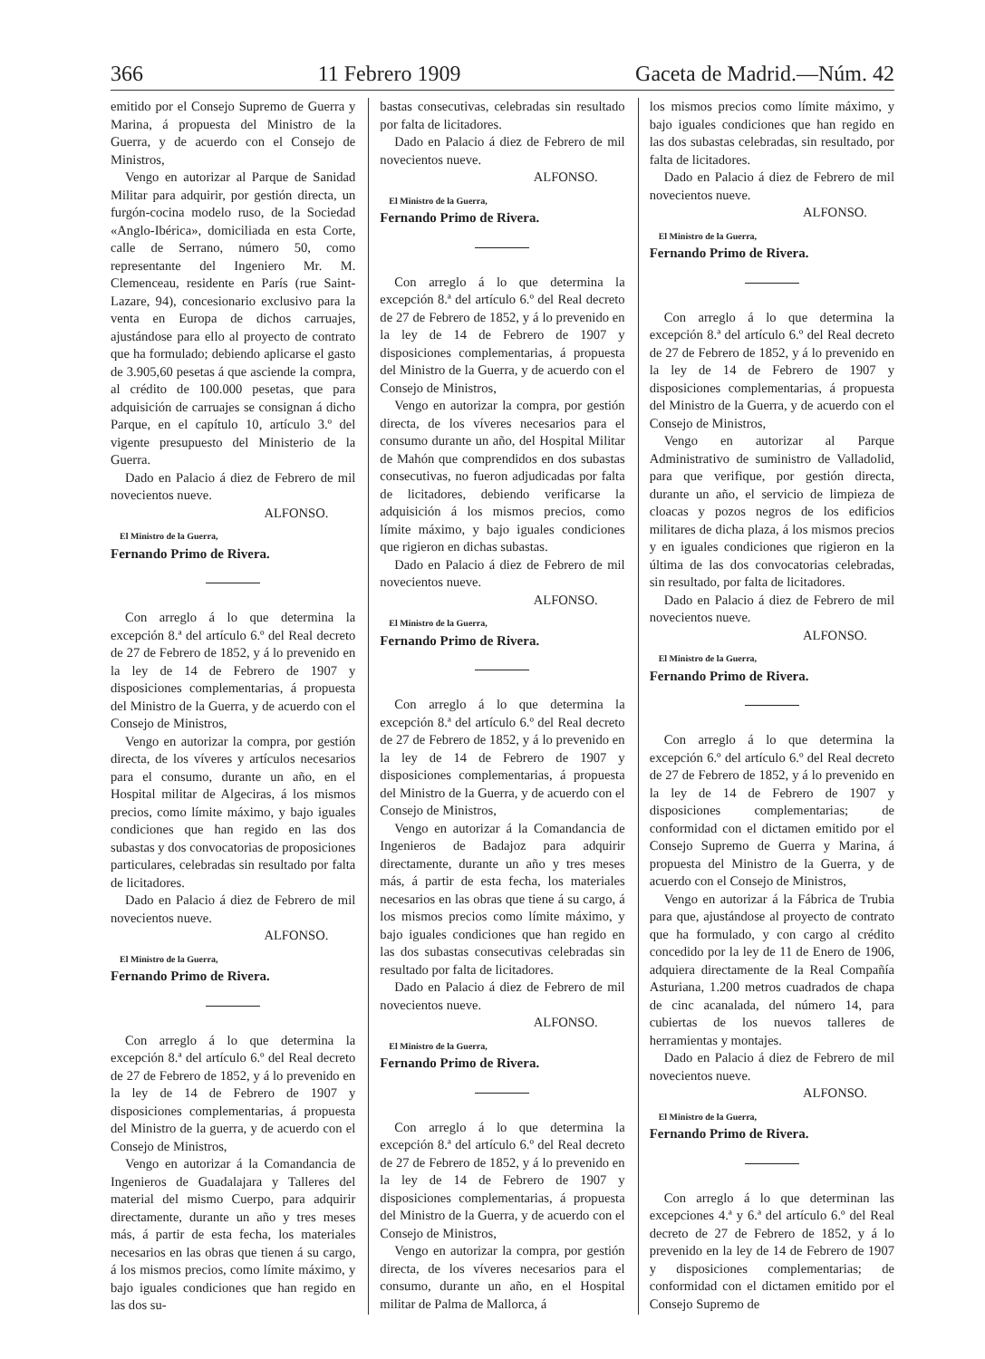366 11 Febrero 1909 Gaceta de Madrid.—Núm. 42
emitido por el Consejo Supremo de Guerra y Marina, á propuesta del Ministro de la Guerra, y de acuerdo con el Consejo de Ministros,
Vengo en autorizar al Parque de Sanidad Militar para adquirir, por gestión directa, un furgón-cocina modelo ruso, de la Sociedad «Anglo-Ibérica», domiciliada en esta Corte, calle de Serrano, número 50, como representante del Ingeniero Mr. M. Clemenceau, residente en París (rue Saint-Lazare, 94), concesionario exclusivo para la venta en Europa de dichos carruajes, ajustándose para ello al proyecto de contrato que ha formulado; debiendo aplicarse el gasto de 3.905,60 pesetas á que asciende la compra, al crédito de 100.000 pesetas, que para adquisición de carruajes se consignan á dicho Parque, en el capítulo 10, artículo 3.º del vigente presupuesto del Ministerio de la Guerra.
Dado en Palacio á diez de Febrero de mil novecientos nueve.
ALFONSO.
El Ministro de la Guerra,
Fernando Primo de Rivera.
Con arreglo á lo que determina la excepción 8.ª del artículo 6.º del Real decreto de 27 de Febrero de 1852, y á lo prevenido en la ley de 14 de Febrero de 1907 y disposiciones complementarias, á propuesta del Ministro de la Guerra, y de acuerdo con el Consejo de Ministros,
Vengo en autorizar la compra, por gestión directa, de los víveres y artículos necesarios para el consumo, durante un año, en el Hospital militar de Algeciras, á los mismos precios, como límite máximo, y bajo iguales condiciones que han regido en las dos subastas y dos convocatorias de proposiciones particulares, celebradas sin resultado por falta de licitadores.
Dado en Palacio á diez de Febrero de mil novecientos nueve.
ALFONSO.
El Ministro de la Guerra,
Fernando Primo de Rivera.
Con arreglo á lo que determina la excepción 8.ª del artículo 6.º del Real decreto de 27 de Febrero de 1852, y á lo prevenido en la ley de 14 de Febrero de 1907 y disposiciones complementarias, á propuesta del Ministro de la guerra, y de acuerdo con el Consejo de Ministros,
Vengo en autorizar á la Comandancia de Ingenieros de Guadalajara y Talleres del material del mismo Cuerpo, para adquirir directamente, durante un año y tres meses más, á partir de esta fecha, los materiales necesarios en las obras que tienen á su cargo, á los mismos precios, como límite máximo, y bajo iguales condiciones que han regido en las dos su-
bastas consecutivas, celebradas sin resultado por falta de licitadores.
Dado en Palacio á diez de Febrero de mil novecientos nueve.
ALFONSO.
El Ministro de la Guerra,
Fernando Primo de Rivera.
Con arreglo á lo que determina la excepción 8.ª del artículo 6.º del Real decreto de 27 de Febrero de 1852, y á lo prevenido en la ley de 14 de Febrero de 1907 y disposiciones complementarias, á propuesta del Ministro de la Guerra, y de acuerdo con el Consejo de Ministros,
Vengo en autorizar la compra, por gestión directa, de los víveres necesarios para el consumo durante un año, del Hospital Militar de Mahón que comprendidos en dos subastas consecutivas, no fueron adjudicadas por falta de licitadores, debiendo verificarse la adquisición á los mismos precios, como límite máximo, y bajo iguales condiciones que rigieron en dichas subastas.
Dado en Palacio á diez de Febrero de mil novecientos nueve.
ALFONSO.
El Ministro de la Guerra,
Fernando Primo de Rivera.
Con arreglo á lo que determina la excepción 8.ª del artículo 6.º del Real decreto de 27 de Febrero de 1852, y á lo prevenido en la ley de 14 de Febrero de 1907 y disposiciones complementarias, á propuesta del Ministro de la Guerra, y de acuerdo con el Consejo de Ministros,
Vengo en autorizar á la Comandancia de Ingenieros de Badajoz para adquirir directamente, durante un año y tres meses más, á partir de esta fecha, los materiales necesarios en las obras que tiene á su cargo, á los mismos precios como límite máximo, y bajo iguales condiciones que han regido en las dos subastas consecutivas celebradas sin resultado por falta de licitadores.
Dado en Palacio á diez de Febrero de mil novecientos nueve.
ALFONSO.
El Ministro de la Guerra,
Fernando Primo de Rivera.
Con arreglo á lo que determina la excepción 8.ª del artículo 6.º del Real decreto de 27 de Febrero de 1852, y á lo prevenido en la ley de 14 de Febrero de 1907 y disposiciones complementarias, á propuesta del Ministro de la Guerra, y de acuerdo con el Consejo de Ministros,
Vengo en autorizar la compra, por gestión directa, de los víveres necesarios para el consumo, durante un año, en el Hospital militar de Palma de Mallorca, á
los mismos precios como límite máximo, y bajo iguales condiciones que han regido en las dos subastas celebradas, sin resultado, por falta de licitadores.
Dado en Palacio á diez de Febrero de mil novecientos nueve.
ALFONSO.
El Ministro de la Guerra,
Fernando Primo de Rivera.
Con arreglo á lo que determina la excepción 8.ª del artículo 6.º del Real decreto de 27 de Febrero de 1852, y á lo prevenido en la ley de 14 de Febrero de 1907 y disposiciones complementarias, á propuesta del Ministro de la Guerra, y de acuerdo con el Consejo de Ministros,
Vengo en autorizar al Parque Administrativo de suministro de Valladolid, para que verifique, por gestión directa, durante un año, el servicio de limpieza de cloacas y pozos negros de los edificios militares de dicha plaza, á los mismos precios y en iguales condiciones que rigieron en la última de las dos convocatorias celebradas, sin resultado, por falta de licitadores.
Dado en Palacio á diez de Febrero de mil novecientos nueve.
ALFONSO.
El Ministro de la Guerra,
Fernando Primo de Rivera.
Con arreglo á lo que determina la excepción 6.º del artículo 6.º del Real decreto de 27 de Febrero de 1852, y á lo prevenido en la ley de 14 de Febrero de 1907 y disposiciones complementarias; de conformidad con el dictamen emitido por el Consejo Supremo de Guerra y Marina, á propuesta del Ministro de la Guerra, y de acuerdo con el Consejo de Ministros,
Vengo en autorizar á la Fábrica de Trubia para que, ajustándose al proyecto de contrato que ha formulado, y con cargo al crédito concedido por la ley de 11 de Enero de 1906, adquiera directamente de la Real Compañía Asturiana, 1.200 metros cuadrados de chapa de cinc acanalada, del número 14, para cubiertas de los nuevos talleres de herramientas y montajes.
Dado en Palacio á diez de Febrero de mil novecientos nueve.
ALFONSO.
El Ministro de la Guerra,
Fernando Primo de Rivera.
Con arreglo á lo que determinan las excepciones 4.ª y 6.ª del artículo 6.º del Real decreto de 27 de Febrero de 1852, y á lo prevenido en la ley de 14 de Febrero de 1907 y disposiciones complementarias; de conformidad con el dictamen emitido por el Consejo Supremo de